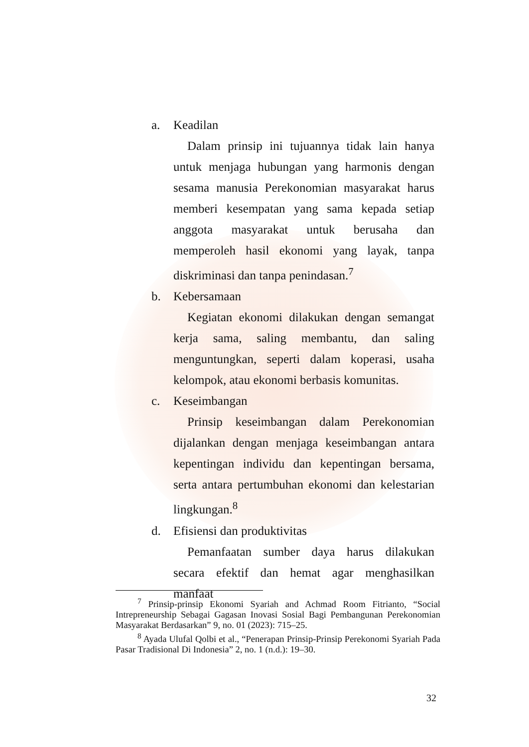a. Keadilan
Dalam prinsip ini tujuannya tidak lain hanya untuk menjaga hubungan yang harmonis dengan sesama manusia Perekonomian masyarakat harus memberi kesempatan yang sama kepada setiap anggota masyarakat untuk berusaha dan memperoleh hasil ekonomi yang layak, tanpa diskriminasi dan tanpa penindasan.<sup>7</sup>
b. Kebersamaan
Kegiatan ekonomi dilakukan dengan semangat kerja sama, saling membantu, dan saling menguntungkan, seperti dalam koperasi, usaha kelompok, atau ekonomi berbasis komunitas.
c. Keseimbangan
Prinsip keseimbangan dalam Perekonomian dijalankan dengan menjaga keseimbangan antara kepentingan individu dan kepentingan bersama, serta antara pertumbuhan ekonomi dan kelestarian lingkungan.<sup>8</sup>
d. Efisiensi dan produktivitas
Pemanfaatan sumber daya harus dilakukan secara efektif dan hemat agar menghasilkan manfaat
<sup>7</sup> Prinsip-prinsip Ekonomi Syariah and Achmad Room Fitrianto, “Social Intrepreneurship Sebagai Gagasan Inovasi Sosial Bagi Pembangunan Perekonomian Masyarakat Berdasarkan” 9, no. 01 (2023): 715–25.
<sup>8</sup> Ayada Ulufal Qolbi et al., “Penerapan Prinsip-Prinsip Perekonomi Syariah Pada Pasar Tradisional Di Indonesia” 2, no. 1 (n.d.): 19–30.
32